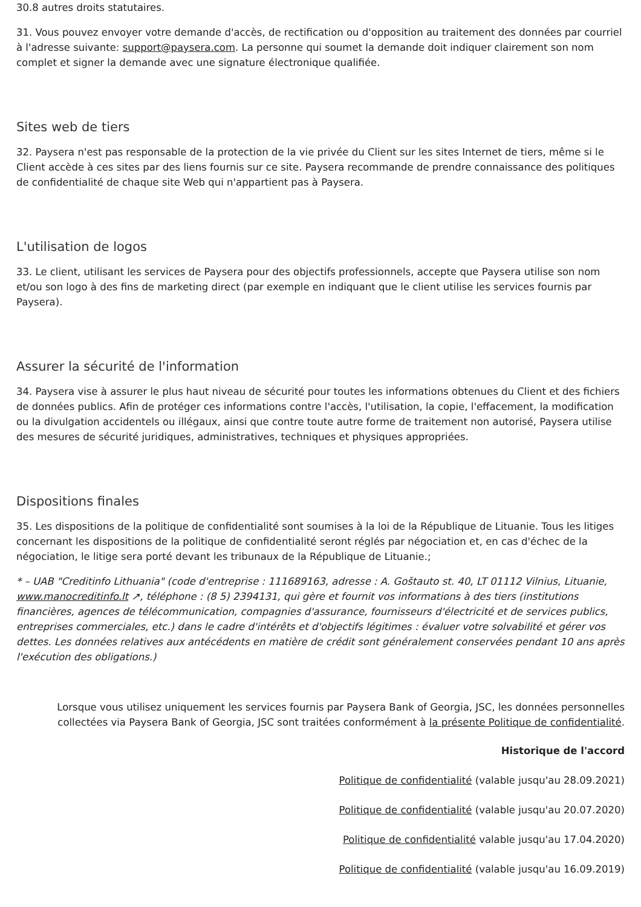30.8 autres droits statutaires.
31. Vous pouvez envoyer votre demande d'accès, de rectification ou d'opposition au traitement des données par courriel à l'adresse suivante: support@paysera.com. La personne qui soumet la demande doit indiquer clairement son nom complet et signer la demande avec une signature électronique qualifiée.
Sites web de tiers
32. Paysera n'est pas responsable de la protection de la vie privée du Client sur les sites Internet de tiers, même si le Client accède à ces sites par des liens fournis sur ce site. Paysera recommande de prendre connaissance des politiques de confidentialité de chaque site Web qui n'appartient pas à Paysera.
L'utilisation de logos
33. Le client, utilisant les services de Paysera pour des objectifs professionnels, accepte que Paysera utilise son nom et/ou son logo à des fins de marketing direct (par exemple en indiquant que le client utilise les services fournis par Paysera).
Assurer la sécurité de l'information
34. Paysera vise à assurer le plus haut niveau de sécurité pour toutes les informations obtenues du Client et des fichiers de données publics. Afin de protéger ces informations contre l'accès, l'utilisation, la copie, l'effacement, la modification ou la divulgation accidentels ou illégaux, ainsi que contre toute autre forme de traitement non autorisé, Paysera utilise des mesures de sécurité juridiques, administratives, techniques et physiques appropriées.
Dispositions finales
35. Les dispositions de la politique de confidentialité sont soumises à la loi de la République de Lituanie. Tous les litiges concernant les dispositions de la politique de confidentialité seront réglés par négociation et, en cas d'échec de la négociation, le litige sera porté devant les tribunaux de la République de Lituanie.;
* – UAB "Creditinfo Lithuania" (code d'entreprise : 111689163, adresse : A. Goštauto st. 40, LT 01112 Vilnius, Lituanie, www.manocreditinfo.lt ↗, téléphone : (8 5) 2394131, qui gère et fournit vos informations à des tiers (institutions financières, agences de télécommunication, compagnies d'assurance, fournisseurs d'électricité et de services publics, entreprises commerciales, etc.) dans le cadre d'intérêts et d'objectifs légitimes : évaluer votre solvabilité et gérer vos dettes. Les données relatives aux antécédents en matière de crédit sont généralement conservées pendant 10 ans après l'exécution des obligations.)
Lorsque vous utilisez uniquement les services fournis par Paysera Bank of Georgia, JSC, les données personnelles collectées via Paysera Bank of Georgia, JSC sont traitées conformément à la présente Politique de confidentialité.
Historique de l'accord
Politique de confidentialité (valable jusqu'au 28.09.2021)
Politique de confidentialité (valable jusqu'au 20.07.2020)
Politique de confidentialité valable jusqu'au 17.04.2020)
Politique de confidentialité (valable jusqu'au 16.09.2019)